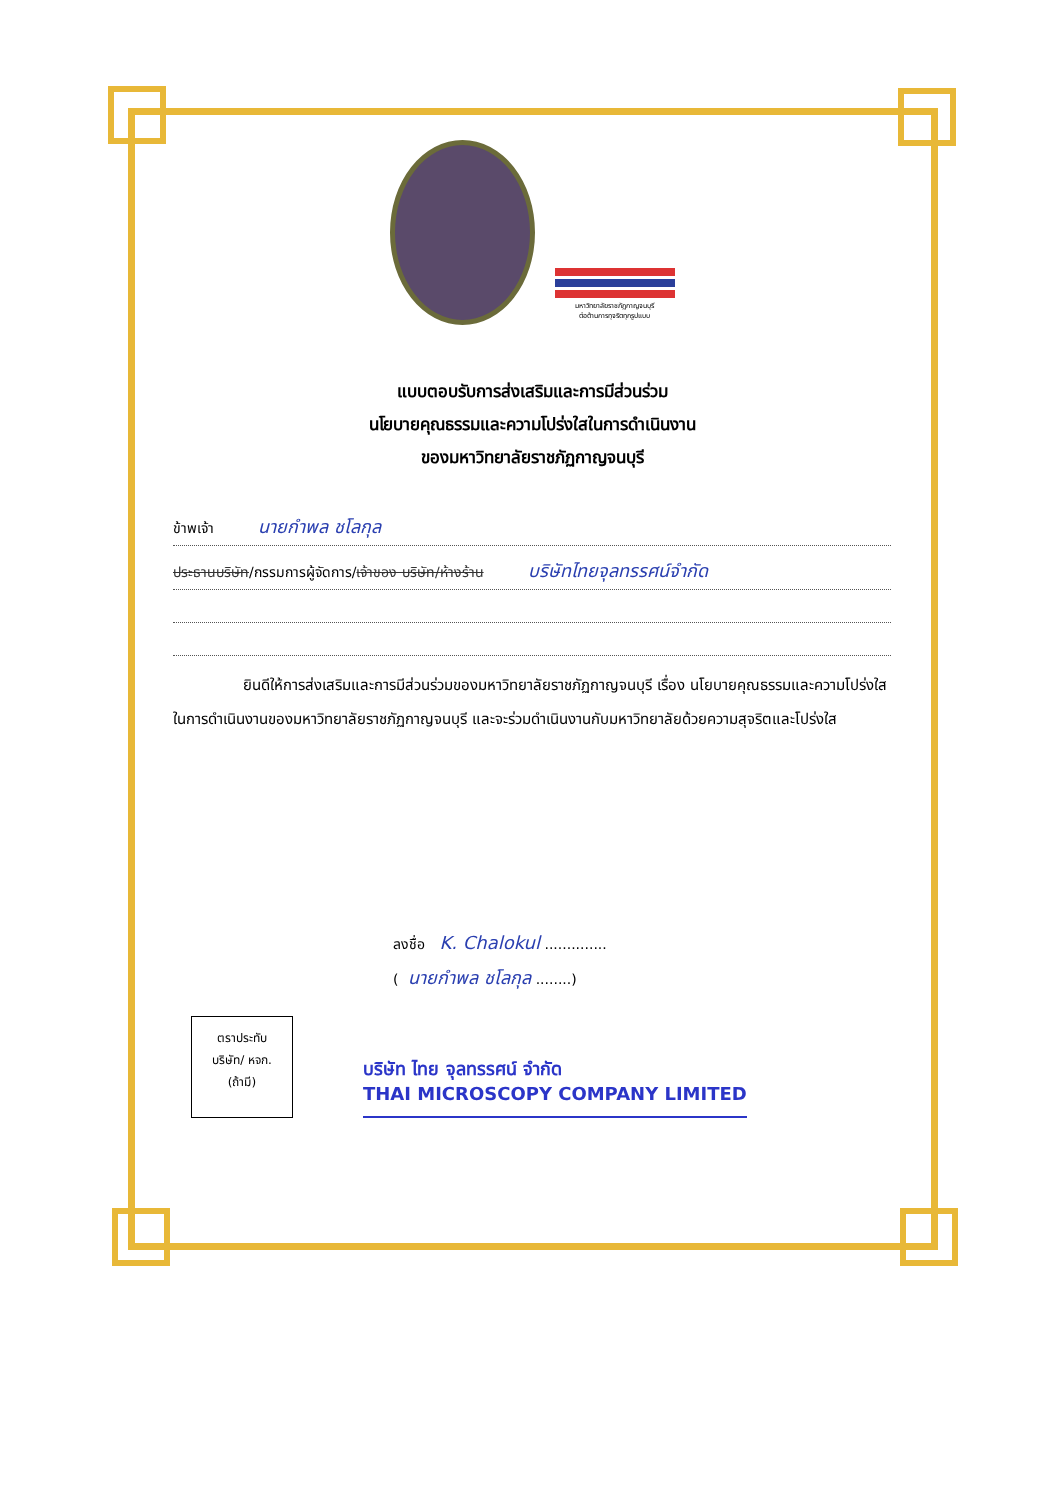มหาวิทยาลัยราชภัฏกาญจนบุรี
ต่อต้านการทุจริตทุกรูปแบบ
แบบตอบรับการส่งเสริมและการมีส่วนร่วม
นโยบายคุณธรรมและความโปร่งใสในการดำเนินงาน
ของมหาวิทยาลัยราชภัฏกาญจนบุรี
ข้าพเจ้า นายกำพล ชโลกุล
ประธานบริษัท/กรรมการผู้จัดการ/เจ้าของ บริษัท/ห้างร้าน บริษัทไทยจุลทรรศน์จำกัด
ยินดีให้การส่งเสริมและการมีส่วนร่วมของมหาวิทยาลัยราชภัฏกาญจนบุรี เรื่อง นโยบายคุณธรรมและความโปร่งใสในการดำเนินงานของมหาวิทยาลัยราชภัฏกาญจนบุรี และจะร่วมดำเนินงานกับมหาวิทยาลัยด้วยความสุจริตและโปร่งใส
ลงชื่อ K. Chalokul ..............
(นายกำพล ชโลกุล ........)
ตราประทับ
บริษัท/ หจก.
(ถ้ามี)
บริษัท ไทย จุลทรรศน์ จำกัด
THAI MICROSCOPY COMPANY LIMITED